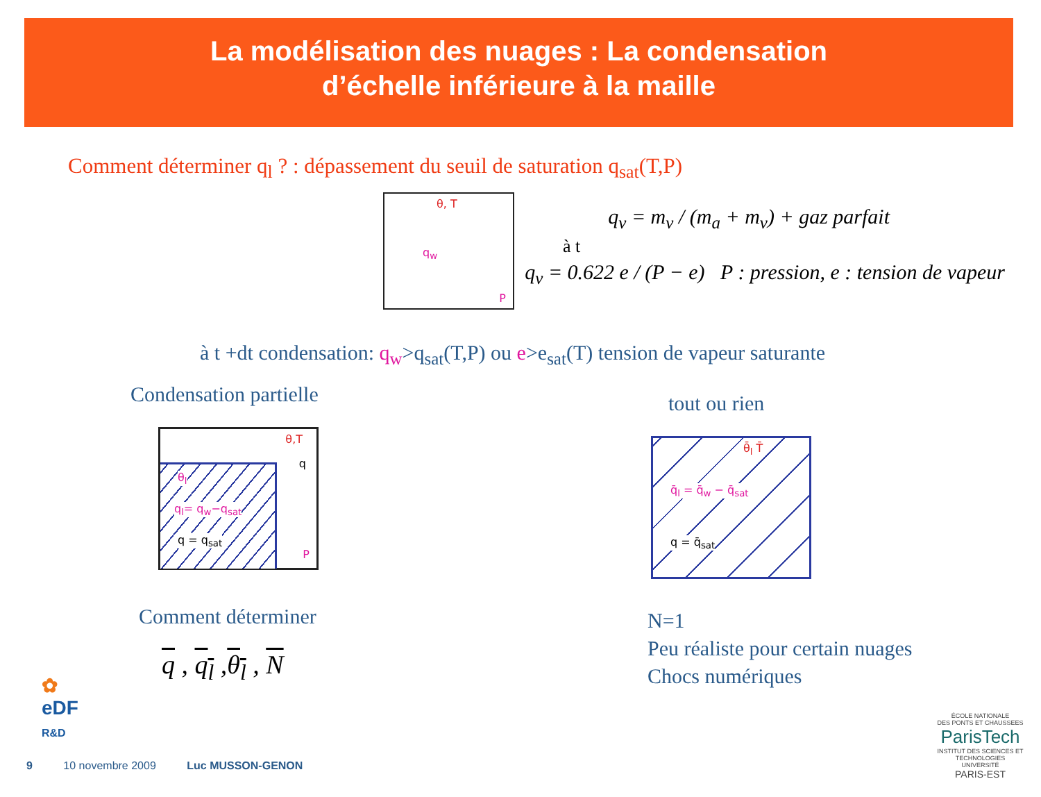La modélisation des nuages : La condensation
d’échelle inférieure à la maille
Comment déterminer q<sub>l</sub> ? : dépassement du seuil de saturation q<sub>sat</sub>(T,P)
θ, T
q<sub>w</sub>
P
à t
q<sub>v</sub> = m<sub>v</sub> / (m<sub>a</sub> + m<sub>v</sub>) + gaz parfait
q<sub>v</sub> = 0.622 e / (P − e) P : pression, e : tension de vapeur
à t +dt condensation: q<sub>w</sub>>q<sub>sat</sub>(T,P) ou e>e<sub>sat</sub>(T) tension de vapeur saturante
Condensation partielle
θ,T
q
θ<sub>l</sub>
q<sub>l</sub>= q<sub>w</sub>−q<sub>sat</sub>
q = q<sub>sat</sub>
P
Comment déterminer
q , q<sub>l</sub> ,θ<sub>l</sub> , N
tout ou rien
θ̄<sub>l</sub> T̄
q̄<sub>l</sub> = q̄<sub>w</sub> − q̄<sub>sat</sub>
q = q̄<sub>sat</sub>
N=1
Peu réaliste pour certain nuages
Chocs numériques
✿
eDF
R&D
9 10 novembre 2009 Luc MUSSON-GENON
ÉCOLE NATIONALE
DES PONTS ET CHAUSSEES
ParisTech
INSTITUT DES SCIENCES ET TECHNOLOGIES
UNIVERSITÉ
PARIS-EST